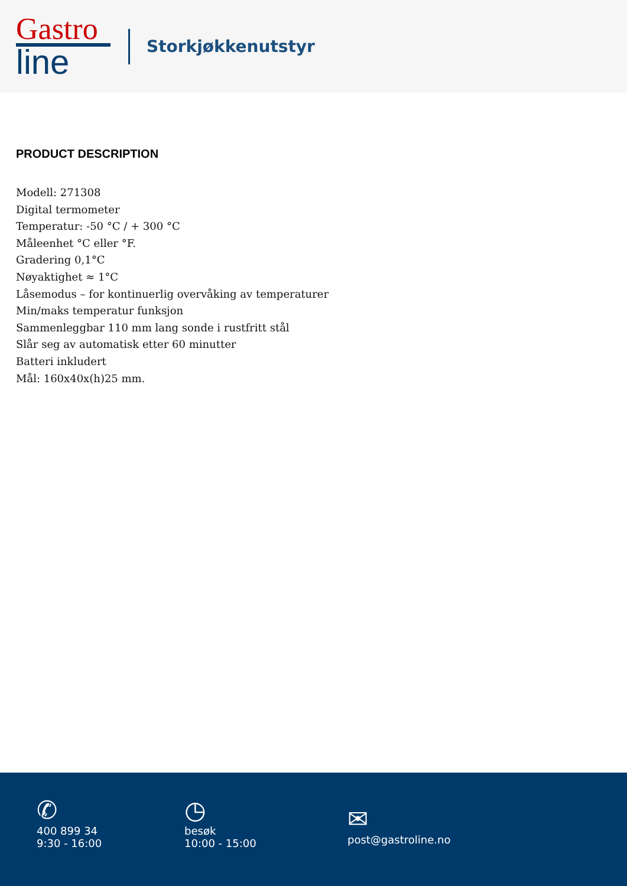Gastro
line
Storkjøkkenutstyr
PRODUCT DESCRIPTION
Modell: 271308
Digital termometer
Temperatur: -50 °C / + 300 °C
Måleenhet °C eller °F.
Gradering 0,1°C
Nøyaktighet ≈ 1°C
Låsemodus – for kontinuerlig overvåking av temperaturer
Min/maks temperatur funksjon
Sammenleggbar 110 mm lang sonde i rustfritt stål
Slår seg av automatisk etter 60 minutter
Batteri inkludert
Mål: 160x40x(h)25 mm.
✆
400 899 34
9:30 - 16:00
◷
besøk
10:00 - 15:00
✉
post@gastroline.no